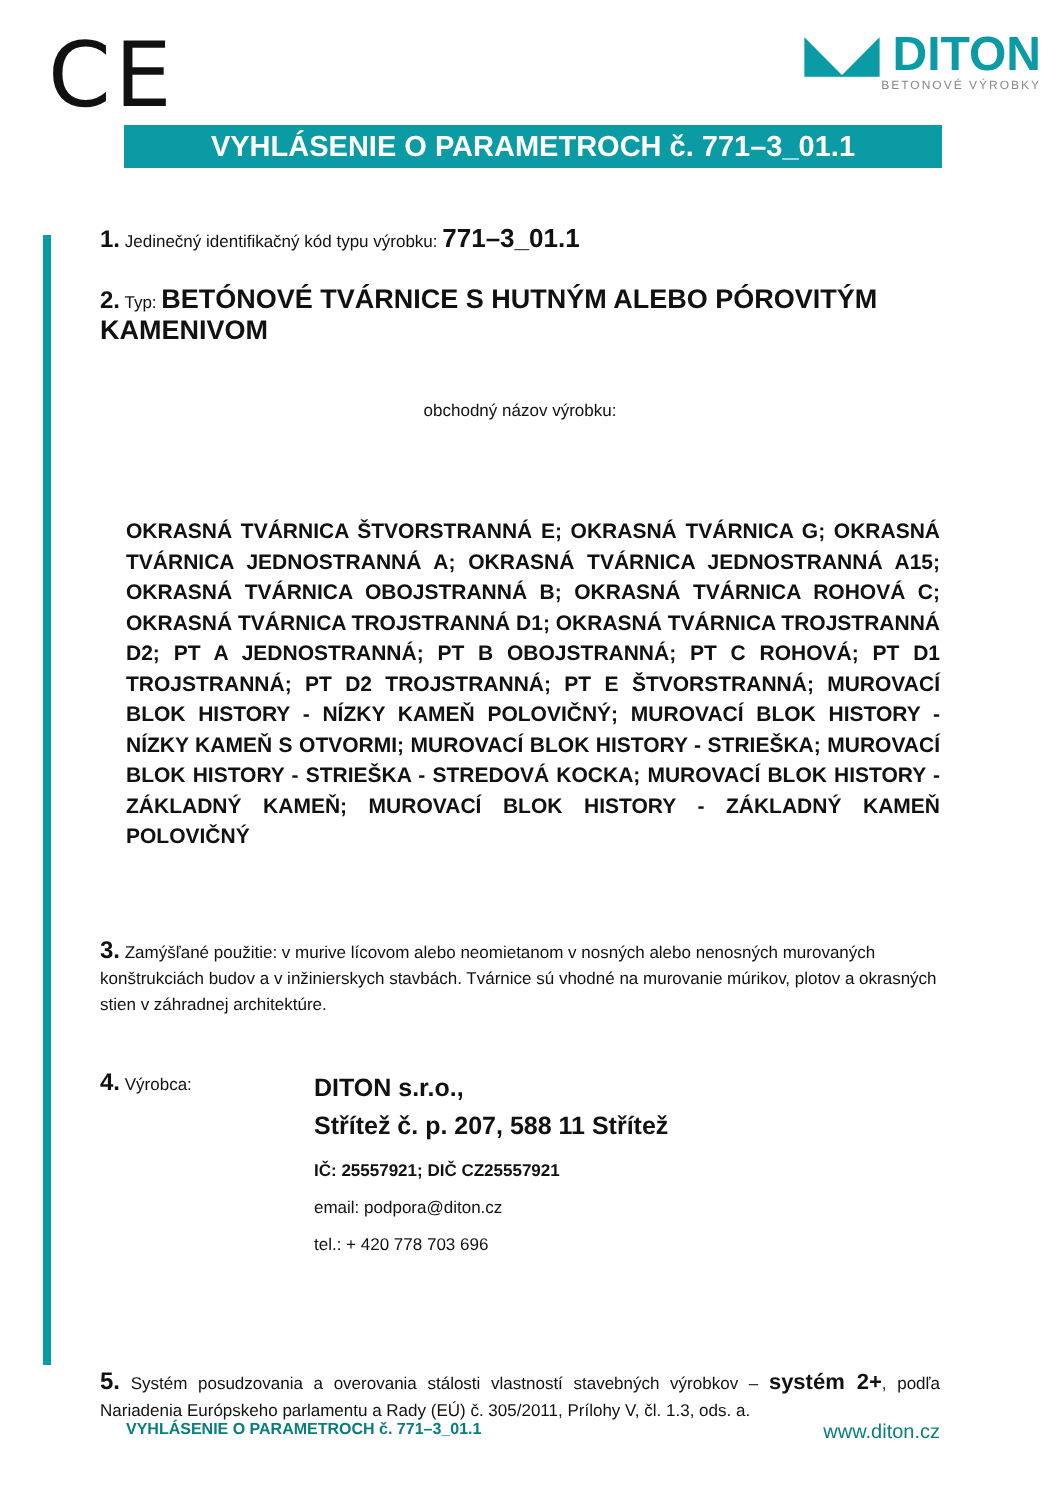CE
◣◢ DITON
BETONOVÉ VÝROBKY
VYHLÁSENIE O PARAMETROCH č. 771–3_01.1
1. Jedinečný identifikačný kód typu výrobku: 771–3_01.1
2. Typ: BETÓNOVÉ TVÁRNICE S HUTNÝM ALEBO PÓROVITÝM KAMENIVOM
obchodný názov výrobku:
OKRASNÁ TVÁRNICA ŠTVORSTRANNÁ E; OKRASNÁ TVÁRNICA G; OKRASNÁ TVÁRNICA JEDNOSTRANNÁ A; OKRASNÁ TVÁRNICA JEDNOSTRANNÁ A15; OKRASNÁ TVÁRNICA OBOJSTRANNÁ B; OKRASNÁ TVÁRNICA ROHOVÁ C; OKRASNÁ TVÁRNICA TROJSTRANNÁ D1; OKRASNÁ TVÁRNICA TROJSTRANNÁ D2; PT A JEDNOSTRANNÁ; PT B OBOJSTRANNÁ; PT C ROHOVÁ; PT D1 TROJSTRANNÁ; PT D2 TROJSTRANNÁ; PT E ŠTVORSTRANNÁ; MUROVACÍ BLOK HISTORY - NÍZKY KAMEŇ POLOVIČNÝ; MUROVACÍ BLOK HISTORY - NÍZKY KAMEŇ S OTVORMI; MUROVACÍ BLOK HISTORY - STRIEŠKA; MUROVACÍ BLOK HISTORY - STRIEŠKA - STREDOVÁ KOCKA; MUROVACÍ BLOK HISTORY - ZÁKLADNÝ KAMEŇ; MUROVACÍ BLOK HISTORY - ZÁKLADNÝ KAMEŇ POLOVIČNÝ
3. Zamýšľané použitie: v murive lícovom alebo neomietanom v nosných alebo nenosných murovaných konštrukciách budov a v inžinierskych stavbách. Tvárnice sú vhodné na murovanie múrikov, plotov a okrasných stien v záhradnej architektúre.
4. Výrobca:
DITON s.r.o.,
Střítež č. p. 207, 588 11 Střítež
IČ: 25557921; DIČ CZ25557921
email: podpora@diton.cz
tel.: + 420 778 703 696
5. Systém posudzovania a overovania stálosti vlastností stavebných výrobkov – systém 2+, podľa Nariadenia Európskeho parlamentu a Rady (EÚ) č. 305/2011, Prílohy V, čl. 1.3, ods. a.
VYHLÁSENIE O PARAMETROCH č. 771–3_01.1 www.diton.cz